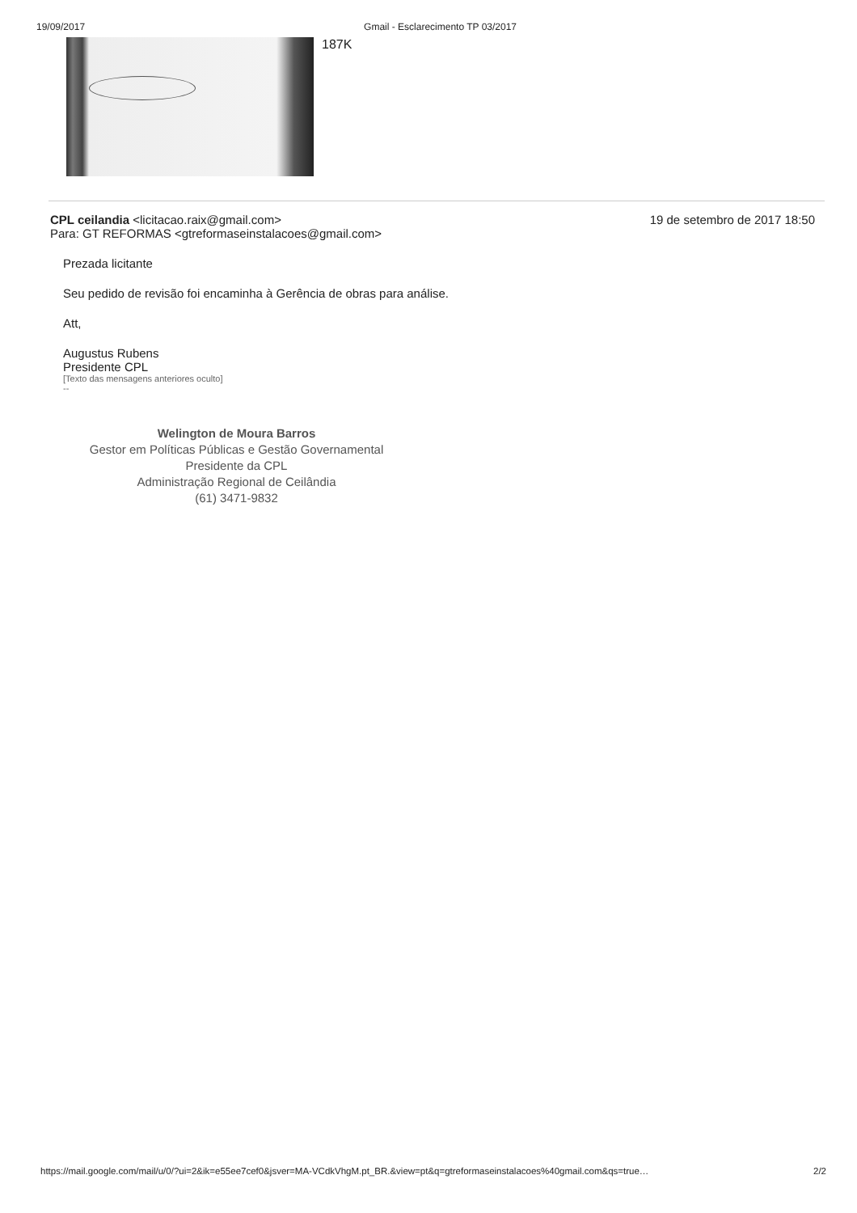19/09/2017 Gmail - Esclarecimento TP 03/2017
187K
CPL ceilandia <licitacao.raix@gmail.com> 19 de setembro de 2017 18:50
Para: GT REFORMAS <gtreformaseinstalacoes@gmail.com>
Prezada licitante
Seu pedido de revisão foi encaminha à Gerência de obras para análise.
Att,
Augustus Rubens
Presidente CPL
[Texto das mensagens anteriores oculto]
--
Welington de Moura Barros
Gestor em Políticas Públicas e Gestão Governamental
Presidente da CPL
Administração Regional de Ceilândia
(61) 3471-9832
https://mail.google.com/mail/u/0/?ui=2&ik=e55ee7cef0&jsver=MA-VCdkVhgM.pt_BR.&view=pt&q=gtreformaseinstalacoes%40gmail.com&qs=true… 2/2